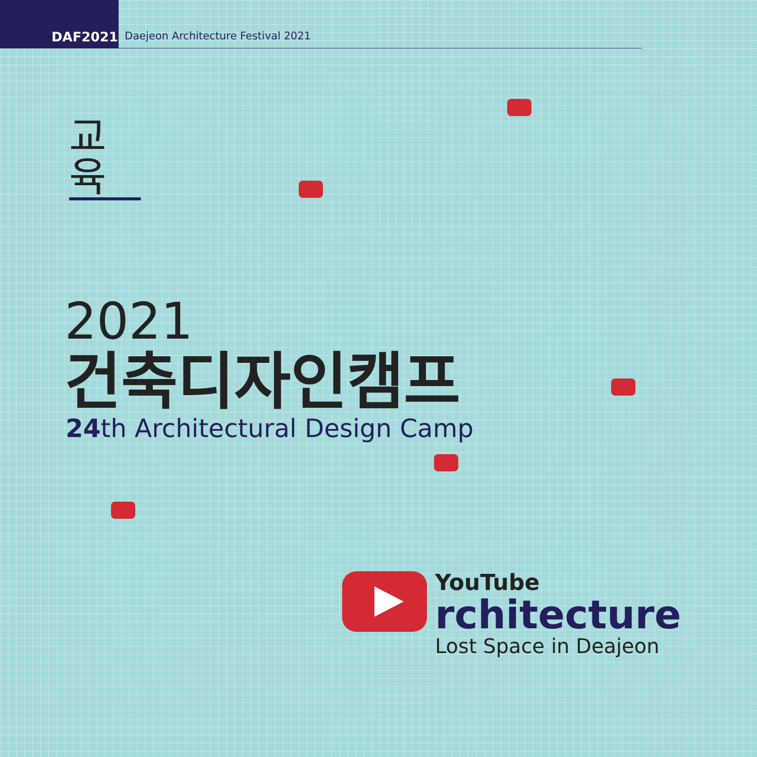DAF2021
Daejeon Architecture Festival 2021
교육
2021
건축디자인캠프
24th Architectural Design Camp
YouTube
rchitecture
Lost Space in Deajeon